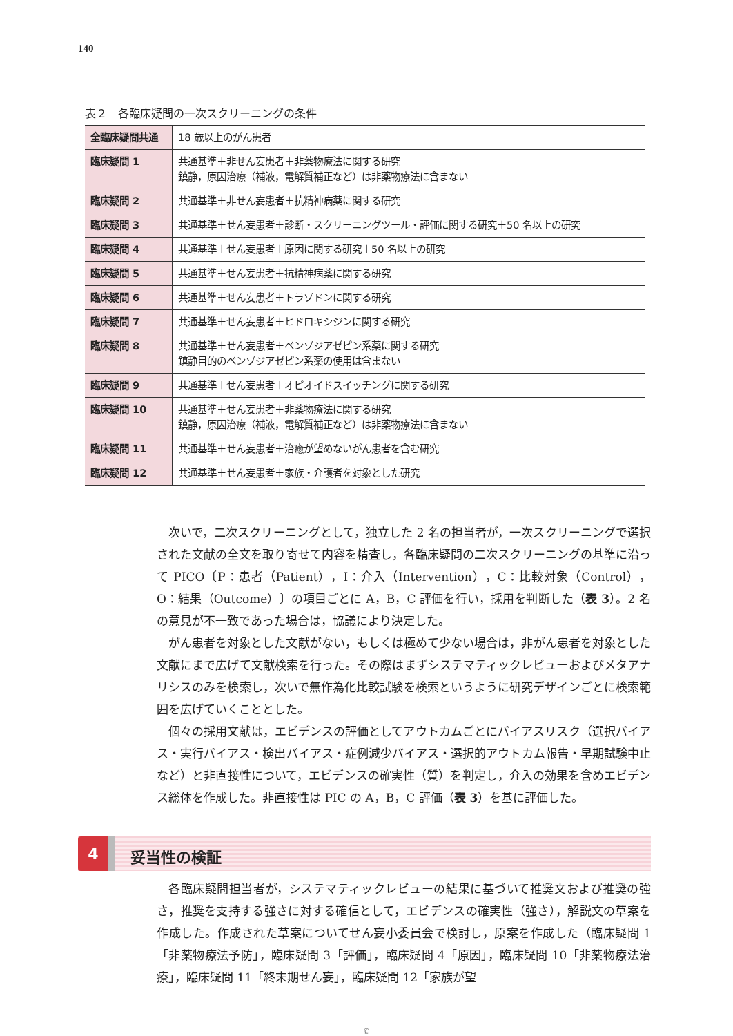140
表２　各臨床疑問の一次スクリーニングの条件
| 全臨床疑問共通 | 18 歳以上のがん患者 |
| 臨床疑問 1 | 共通基準＋非せん妄患者＋非薬物療法に関する研究 鎮静，原因治療（補液，電解質補正など）は非薬物療法に含まない |
| 臨床疑問 2 | 共通基準＋非せん妄患者＋抗精神病薬に関する研究 |
| 臨床疑問 3 | 共通基準＋せん妄患者＋診断・スクリーニングツール・評価に関する研究＋50 名以上の研究 |
| 臨床疑問 4 | 共通基準＋せん妄患者＋原因に関する研究＋50 名以上の研究 |
| 臨床疑問 5 | 共通基準＋せん妄患者＋抗精神病薬に関する研究 |
| 臨床疑問 6 | 共通基準＋せん妄患者＋トラゾドンに関する研究 |
| 臨床疑問 7 | 共通基準＋せん妄患者＋ヒドロキシジンに関する研究 |
| 臨床疑問 8 | 共通基準＋せん妄患者＋ベンゾジアゼピン系薬に関する研究 鎮静目的のベンゾジアゼピン系薬の使用は含まない |
| 臨床疑問 9 | 共通基準＋せん妄患者＋オピオイドスイッチングに関する研究 |
| 臨床疑問 10 | 共通基準＋せん妄患者＋非薬物療法に関する研究 鎮静，原因治療（補液，電解質補正など）は非薬物療法に含まない |
| 臨床疑問 11 | 共通基準＋せん妄患者＋治癒が望めないがん患者を含む研究 |
| 臨床疑問 12 | 共通基準＋せん妄患者＋家族・介護者を対象とした研究 |
次いで，二次スクリーニングとして，独立した 2 名の担当者が，一次スクリーニングで選択された文献の全文を取り寄せて内容を精査し，各臨床疑問の二次スクリーニングの基準に沿って PICO〔P：患者（Patient），I：介入（Intervention），C：比較対象（Control），O：結果（Outcome）〕の項目ごとに A，B，C 評価を行い，採用を判断した（表 3）。2 名の意見が不一致であった場合は，協議により決定した。
がん患者を対象とした文献がない，もしくは極めて少ない場合は，非がん患者を対象とした文献にまで広げて文献検索を行った。その際はまずシステマティックレビューおよびメタアナリシスのみを検索し，次いで無作為化比較試験を検索というように研究デザインごとに検索範囲を広げていくこととした。
個々の採用文献は，エビデンスの評価としてアウトカムごとにバイアスリスク（選択バイアス・実行バイアス・検出バイアス・症例減少バイアス・選択的アウトカム報告・早期試験中止など）と非直接性について，エビデンスの確実性（質）を判定し，介入の効果を含めエビデンス総体を作成した。非直接性は PIC の A，B，C 評価（表 3）を基に評価した。
4
妥当性の検証
各臨床疑問担当者が，システマティックレビューの結果に基づいて推奨文および推奨の強さ，推奨を支持する強さに対する確信として，エビデンスの確実性（強さ），解説文の草案を作成した。作成された草案についてせん妄小委員会で検討し，原案を作成した（臨床疑問 1「非薬物療法予防」，臨床疑問 3「評価」，臨床疑問 4「原因」，臨床疑問 10「非薬物療法治療」，臨床疑問 11「終末期せん妄」，臨床疑問 12「家族が望
©